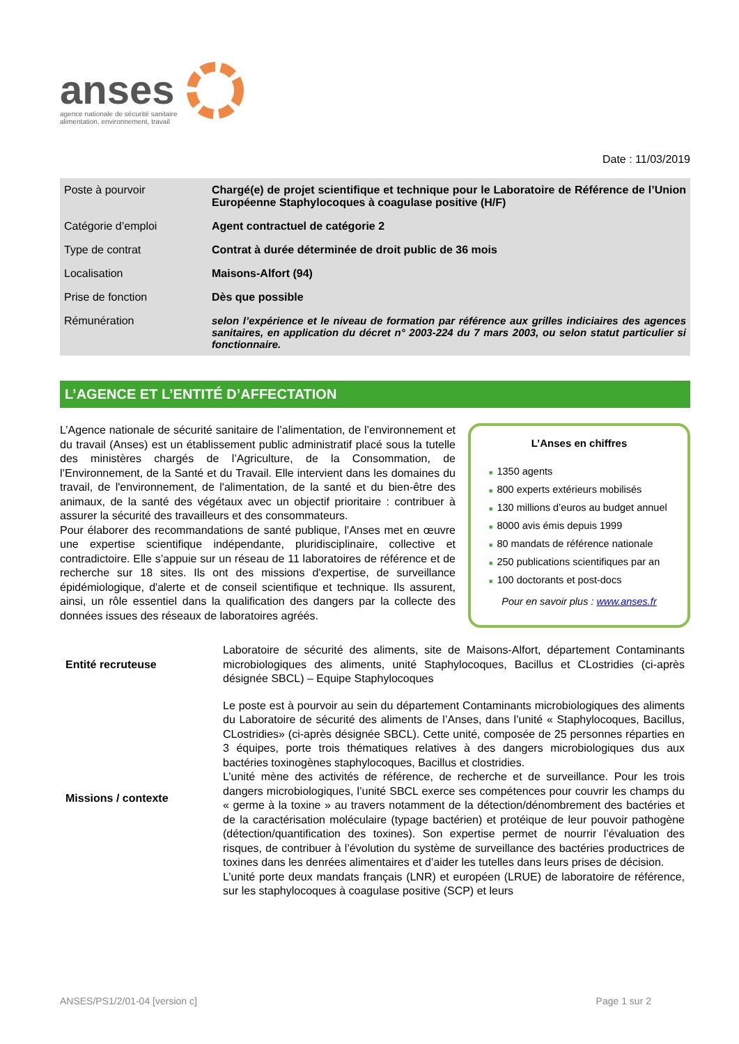anses
agence nationale de sécurité sanitaire
alimentation, environnement, travail
Date : 11/03/2019
| Poste à pourvoir | Chargé(e) de projet scientifique et technique pour le Laboratoire de Référence de l’Union Européenne Staphylocoques à coagulase positive (H/F) |
| Catégorie d’emploi | Agent contractuel de catégorie 2 |
| Type de contrat | Contrat à durée déterminée de droit public de 36 mois |
| Localisation | Maisons-Alfort (94) |
| Prise de fonction | Dès que possible |
| Rémunération | selon l’expérience et le niveau de formation par référence aux grilles indiciaires des agences sanitaires, en application du décret n° 2003-224 du 7 mars 2003, ou selon statut particulier si fonctionnaire. |
L’AGENCE ET L’ENTITÉ D’AFFECTATION
L’Agence nationale de sécurité sanitaire de l’alimentation, de l’environnement et du travail (Anses) est un établissement public administratif placé sous la tutelle des ministères chargés de l’Agriculture, de la Consommation, de l’Environnement, de la Santé et du Travail. Elle intervient dans les domaines du travail, de l'environnement, de l'alimentation, de la santé et du bien-être des animaux, de la santé des végétaux avec un objectif prioritaire : contribuer à assurer la sécurité des travailleurs et des consommateurs.
Pour élaborer des recommandations de santé publique, l'Anses met en œuvre une expertise scientifique indépendante, pluridisciplinaire, collective et contradictoire. Elle s’appuie sur un réseau de 11 laboratoires de référence et de recherche sur 18 sites. Ils ont des missions d'expertise, de surveillance épidémiologique, d'alerte et de conseil scientifique et technique. Ils assurent, ainsi, un rôle essentiel dans la qualification des dangers par la collecte des données issues des réseaux de laboratoires agréés.
L’Anses en chiffres
■ 1350 agents
■ 800 experts extérieurs mobilisés
■ 130 millions d’euros au budget annuel
■ 8000 avis émis depuis 1999
■ 80 mandats de référence nationale
■ 250 publications scientifiques par an
■ 100 doctorants et post-docs
Pour en savoir plus : www.anses.fr
| Entité recruteuse | Laboratoire de sécurité des aliments, site de Maisons-Alfort, département Contaminants microbiologiques des aliments, unité Staphylocoques, Bacillus et CLostridies (ci-après désignée SBCL) – Equipe Staphylocoques |
| Missions / contexte | Le poste est à pourvoir au sein du département Contaminants microbiologiques des aliments du Laboratoire de sécurité des aliments de l’Anses, dans l’unité « Staphylocoques, Bacillus, CLostridies» (ci-après désignée SBCL). Cette unité, composée de 25 personnes réparties en 3 équipes, porte trois thématiques relatives à des dangers microbiologiques dus aux bactéries toxinogènes staphylocoques, Bacillus et clostridies. L’unité mène des activités de référence, de recherche et de surveillance. Pour les trois dangers microbiologiques, l’unité SBCL exerce ses compétences pour couvrir les champs du « germe à la toxine » au travers notamment de la détection/dénombrement des bactéries et de la caractérisation moléculaire (typage bactérien) et protéique de leur pouvoir pathogène (détection/quantification des toxines). Son expertise permet de nourrir l’évaluation des risques, de contribuer à l’évolution du système de surveillance des bactéries productrices de toxines dans les denrées alimentaires et d’aider les tutelles dans leurs prises de décision. L’unité porte deux mandats français (LNR) et européen (LRUE) de laboratoire de référence, sur les staphylocoques à coagulase positive (SCP) et leurs |
ANSES/PS1/2/01-04 [version c] Page 1 sur 2